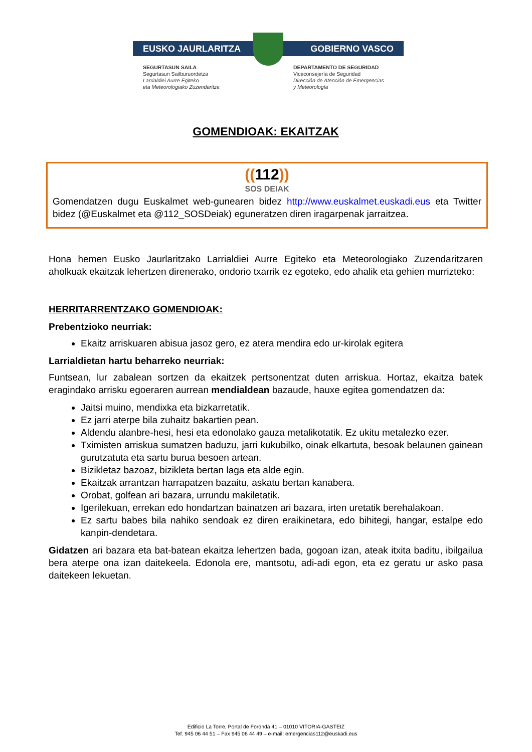EUSKO JAURLARITZA GOBIERNO VASCO
SEGURTASUN SAILA
Segurtasun Sailburuordetza
Larrialdiei Aurre Egiteko
eta Meteorologiako Zuzendaritza
DEPARTAMENTO DE SEGURIDAD
Viceconsejería de Seguridad
Dirección de Atención de Emergencias
y Meteorología
GOMENDIOAK: EKAITZAK
((112))
SOS DEIAK
Gomendatzen dugu Euskalmet web-gunearen bidez http://www.euskalmet.euskadi.eus eta Twitter bidez (@Euskalmet eta @112_SOSDeiak) eguneratzen diren iragarpenak jarraitzea.
Hona hemen Eusko Jaurlaritzako Larrialdiei Aurre Egiteko eta Meteorologiako Zuzendaritzaren aholkuak ekaitzak lehertzen direnerako, ondorio txarrik ez egoteko, edo ahalik eta gehien murrizteko:
HERRITARRENTZAKO GOMENDIOAK:
Prebentzioko neurriak:
Ekaitz arriskuaren abisua jasoz gero, ez atera mendira edo ur-kirolak egitera
Larrialdietan hartu beharreko neurriak:
Funtsean, lur zabalean sortzen da ekaitzek pertsonentzat duten arriskua. Hortaz, ekaitza batek eragindako arrisku egoeraren aurrean mendialdean bazaude, hauxe egitea gomendatzen da:
Jaitsi muino, mendixka eta bizkarretatik.
Ez jarri aterpe bila zuhaitz bakartien pean.
Aldendu alanbre-hesi, hesi eta edonolako gauza metalikotatik. Ez ukitu metalezko ezer.
Tximisten arriskua sumatzen baduzu, jarri kukubilko, oinak elkartuta, besoak belaunen gainean gurutzatuta eta sartu burua besoen artean.
Bizikletaz bazoaz, bizikleta bertan laga eta alde egin.
Ekaitzak arrantzan harrapatzen bazaitu, askatu bertan kanabera.
Orobat, golfean ari bazara, urrundu makiletatik.
Igerilekuan, errekan edo hondartzan bainatzen ari bazara, irten uretatik berehalakoan.
Ez sartu babes bila nahiko sendoak ez diren eraikinetara, edo bihitegi, hangar, estalpe edo kanpin-dendetara.
Gidatzen ari bazara eta bat-batean ekaitza lehertzen bada, gogoan izan, ateak itxita baditu, ibilgailua bera aterpe ona izan daitekeela. Edonola ere, mantsotu, adi-adi egon, eta ez geratu ur asko pasa daitekeen lekuetan.
Edificio La Torre, Portal de Foronda 41 – 01010 VITORIA-GASTEIZ
Tef. 945 06 44 51 – Fax 945 06 44 49 – e-mail: emergencias112@euskadi.eus